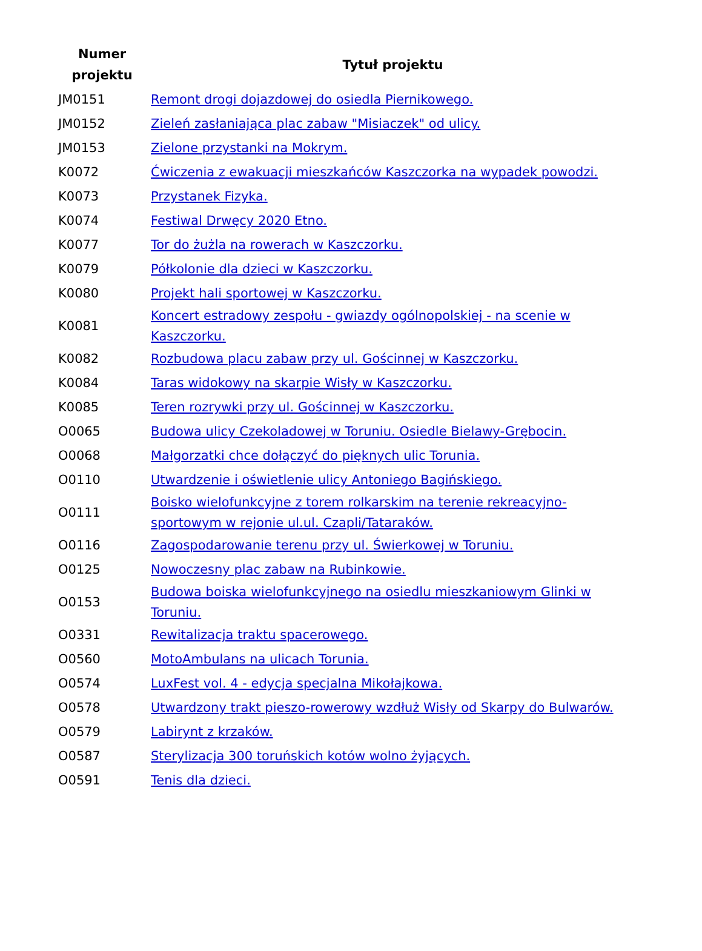| Numer projektu | Tytuł projektu |
| --- | --- |
| JM0151 | Remont drogi dojazdowej do osiedla Piernikowego. |
| JM0152 | Zieleń zasłaniająca plac zabaw "Misiaczek" od ulicy. |
| JM0153 | Zielone przystanki na Mokrym. |
| K0072 | Ćwiczenia z ewakuacji mieszkańców Kaszczorka na wypadek powodzi. |
| K0073 | Przystanek Fizyka. |
| K0074 | Festiwal Drwęcy 2020 Etno. |
| K0077 | Tor do żużla na rowerach w Kaszczorku. |
| K0079 | Półkolonie dla dzieci w Kaszczorku. |
| K0080 | Projekt hali sportowej w Kaszczorku. |
| K0081 | Koncert estradowy zespołu - gwiazdy ogólnopolskiej - na scenie w Kaszczorku. |
| K0082 | Rozbudowa placu zabaw przy ul. Gościnnej w Kaszczorku. |
| K0084 | Taras widokowy na skarpie Wisły w Kaszczorku. |
| K0085 | Teren rozrywki przy ul. Gościnnej w Kaszczorku. |
| O0065 | Budowa ulicy Czekoladowej w Toruniu. Osiedle Bielawy-Grębocin. |
| O0068 | Małgorzatki chce dołączyć do pięknych ulic Torunia. |
| O0110 | Utwardzenie i oświetlenie ulicy Antoniego Bagińskiego. |
| O0111 | Boisko wielofunkcyjne z torem rolkarskim na terenie rekreacyjno-sportowym w rejonie ul.ul. Czapli/Tataraków. |
| O0116 | Zagospodarowanie terenu przy ul. Świerkowej w Toruniu. |
| O0125 | Nowoczesny plac zabaw na Rubinkowie. |
| O0153 | Budowa boiska wielofunkcyjnego na osiedlu mieszkaniowym Glinki w Toruniu. |
| O0331 | Rewitalizacja traktu spacerowego. |
| O0560 | MotoAmbulans na ulicach Torunia. |
| O0574 | LuxFest vol. 4 - edycja specjalna Mikołajkowa. |
| O0578 | Utwardzony trakt pieszo-rowerowy wzdłuż Wisły od Skarpy do Bulwarów. |
| O0579 | Labirynt z krzaków. |
| O0587 | Sterylizacja 300 toruńskich kotów wolno żyjących. |
| O0591 | Tenis dla dzieci. |